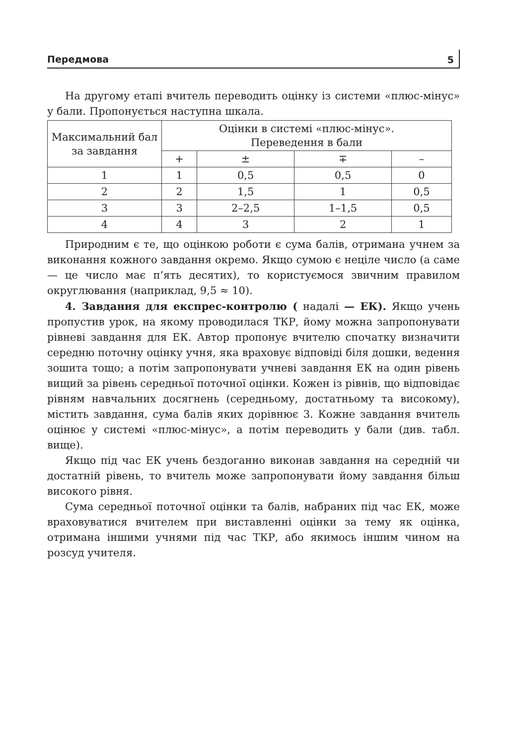Передмова 5
На другому етапі вчитель переводить оцінку із системи «плюс-мінус» у бали. Пропонується наступна шкала.
| Максимальний бал за завдання | Оцінки в системі «плюс-мінус». Переведення в бали | | | |
| --- | --- | --- | --- | --- |
| | + | ± | ∓ | – |
| 1 | 1 | 0,5 | 0,5 | 0 |
| 2 | 2 | 1,5 | 1 | 0,5 |
| 3 | 3 | 2–2,5 | 1–1,5 | 0,5 |
| 4 | 4 | 3 | 2 | 1 |
Природним є те, що оцінкою роботи є сума балів, отримана учнем за виконання кожного завдання окремо. Якщо сумою є неціле число (а саме — це число має п’ять десятих), то користуємося звичним правилом округлювання (наприклад, 9,5 ≈ 10).
4. Завдання для експрес-контролю ( надалі — ЕК). Якщо учень пропустив урок, на якому проводилася ТКР, йому можна запропонувати рівневі завдання для ЕК. Автор пропонує вчителю спочатку визначити середню поточну оцінку учня, яка враховує відповіді біля дошки, ведення зошита тощо; а потім запропонувати учневі завдання ЕК на один рівень вищий за рівень середньої поточної оцінки. Кожен із рівнів, що відповідає рівням навчальних досягнень (середньому, достатньому та високому), містить завдання, сума балів яких дорівнює 3. Кожне завдання вчитель оцінює у системі «плюс-мінус», а потім переводить у бали (див. табл. вище).
Якщо під час ЕК учень бездоганно виконав завдання на середній чи достатній рівень, то вчитель може запропонувати йому завдання більш високого рівня.
Сума середньої поточної оцінки та балів, набраних під час ЕК, може враховуватися вчителем при виставленні оцінки за тему як оцінка, отримана іншими учнями під час ТКР, або якимось іншим чином на розсуд учителя.